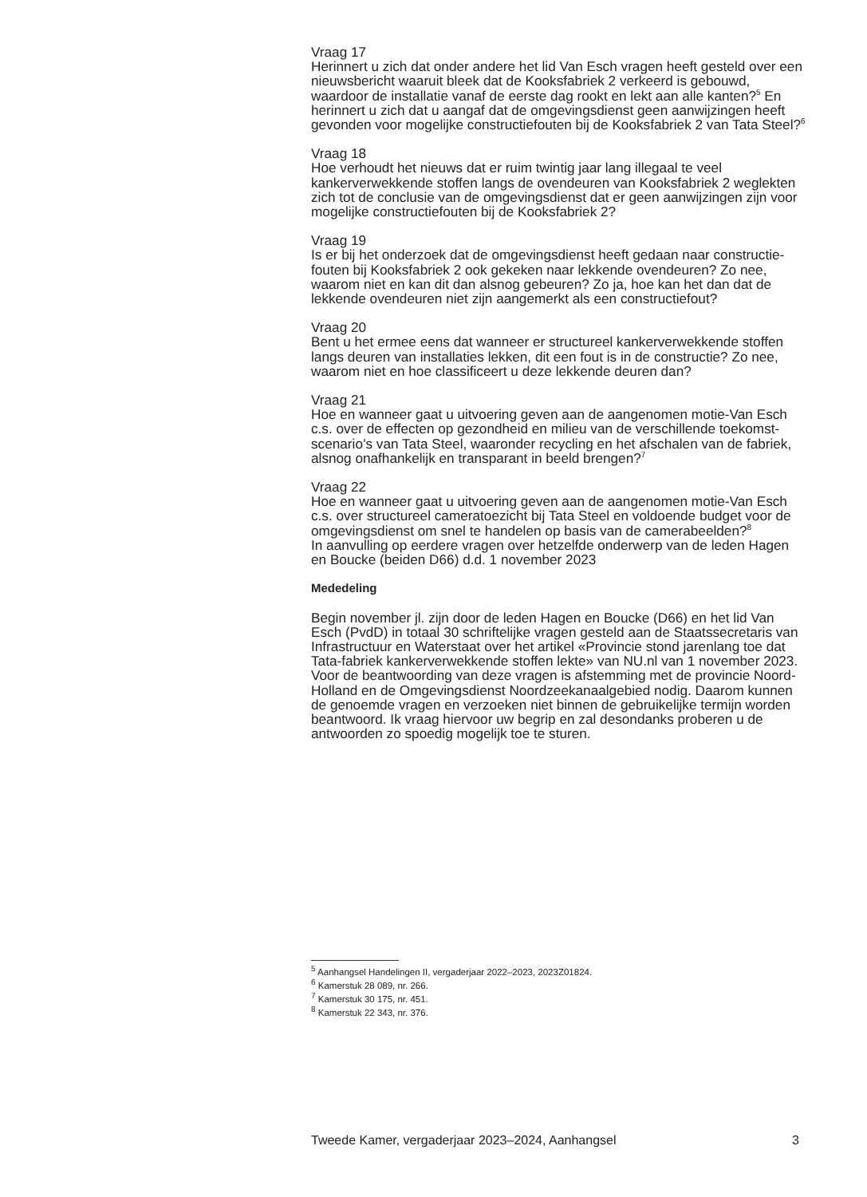Vraag 17
Herinnert u zich dat onder andere het lid Van Esch vragen heeft gesteld over een nieuwsbericht waaruit bleek dat de Kooksfabriek 2 verkeerd is gebouwd, waardoor de installatie vanaf de eerste dag rookt en lekt aan alle kanten?<sup>5</sup> En herinnert u zich dat u aangaf dat de omgevingsdienst geen aanwijzingen heeft gevonden voor mogelijke constructiefouten bij de Kooksfabriek 2 van Tata Steel?<sup>6</sup>
Vraag 18
Hoe verhoudt het nieuws dat er ruim twintig jaar lang illegaal te veel kankerverwekkende stoffen langs de ovendeuren van Kooksfabriek 2 weglekten zich tot de conclusie van de omgevingsdienst dat er geen aanwijzingen zijn voor mogelijke constructiefouten bij de Kooksfabriek 2?
Vraag 19
Is er bij het onderzoek dat de omgevingsdienst heeft gedaan naar constructie-fouten bij Kooksfabriek 2 ook gekeken naar lekkende ovendeuren? Zo nee, waarom niet en kan dit dan alsnog gebeuren? Zo ja, hoe kan het dan dat de lekkende ovendeuren niet zijn aangemerkt als een constructiefout?
Vraag 20
Bent u het ermee eens dat wanneer er structureel kankerverwekkende stoffen langs deuren van installaties lekken, dit een fout is in de constructie? Zo nee, waarom niet en hoe classificeert u deze lekkende deuren dan?
Vraag 21
Hoe en wanneer gaat u uitvoering geven aan de aangenomen motie-Van Esch c.s. over de effecten op gezondheid en milieu van de verschillende toekomst-scenario’s van Tata Steel, waaronder recycling en het afschalen van de fabriek, alsnog onafhankelijk en transparant in beeld brengen?<sup>7</sup>
Vraag 22
Hoe en wanneer gaat u uitvoering geven aan de aangenomen motie-Van Esch c.s. over structureel cameratoezicht bij Tata Steel en voldoende budget voor de omgevingsdienst om snel te handelen op basis van de camerabeelden?<sup>8</sup>
In aanvulling op eerdere vragen over hetzelfde onderwerp van de leden Hagen en Boucke (beiden D66) d.d. 1 november 2023
Mededeling
Begin november jl. zijn door de leden Hagen en Boucke (D66) en het lid Van Esch (PvdD) in totaal 30 schriftelijke vragen gesteld aan de Staatssecretaris van Infrastructuur en Waterstaat over het artikel «Provincie stond jarenlang toe dat Tata-fabriek kankerverwekkende stoffen lekte» van NU.nl van 1 november 2023.
Voor de beantwoording van deze vragen is afstemming met de provincie Noord-Holland en de Omgevingsdienst Noordzeekanaalgebied nodig. Daarom kunnen de genoemde vragen en verzoeken niet binnen de gebruikelijke termijn worden beantwoord. Ik vraag hiervoor uw begrip en zal desondanks proberen u de antwoorden zo spoedig mogelijk toe te sturen.
<sup>5</sup> Aanhangsel Handelingen II, vergaderjaar 2022–2023, 2023Z01824.
<sup>6</sup> Kamerstuk 28 089, nr. 266.
<sup>7</sup> Kamerstuk 30 175, nr. 451.
<sup>8</sup> Kamerstuk 22 343, nr. 376.
Tweede Kamer, vergaderjaar 2023–2024, Aanhangsel 3